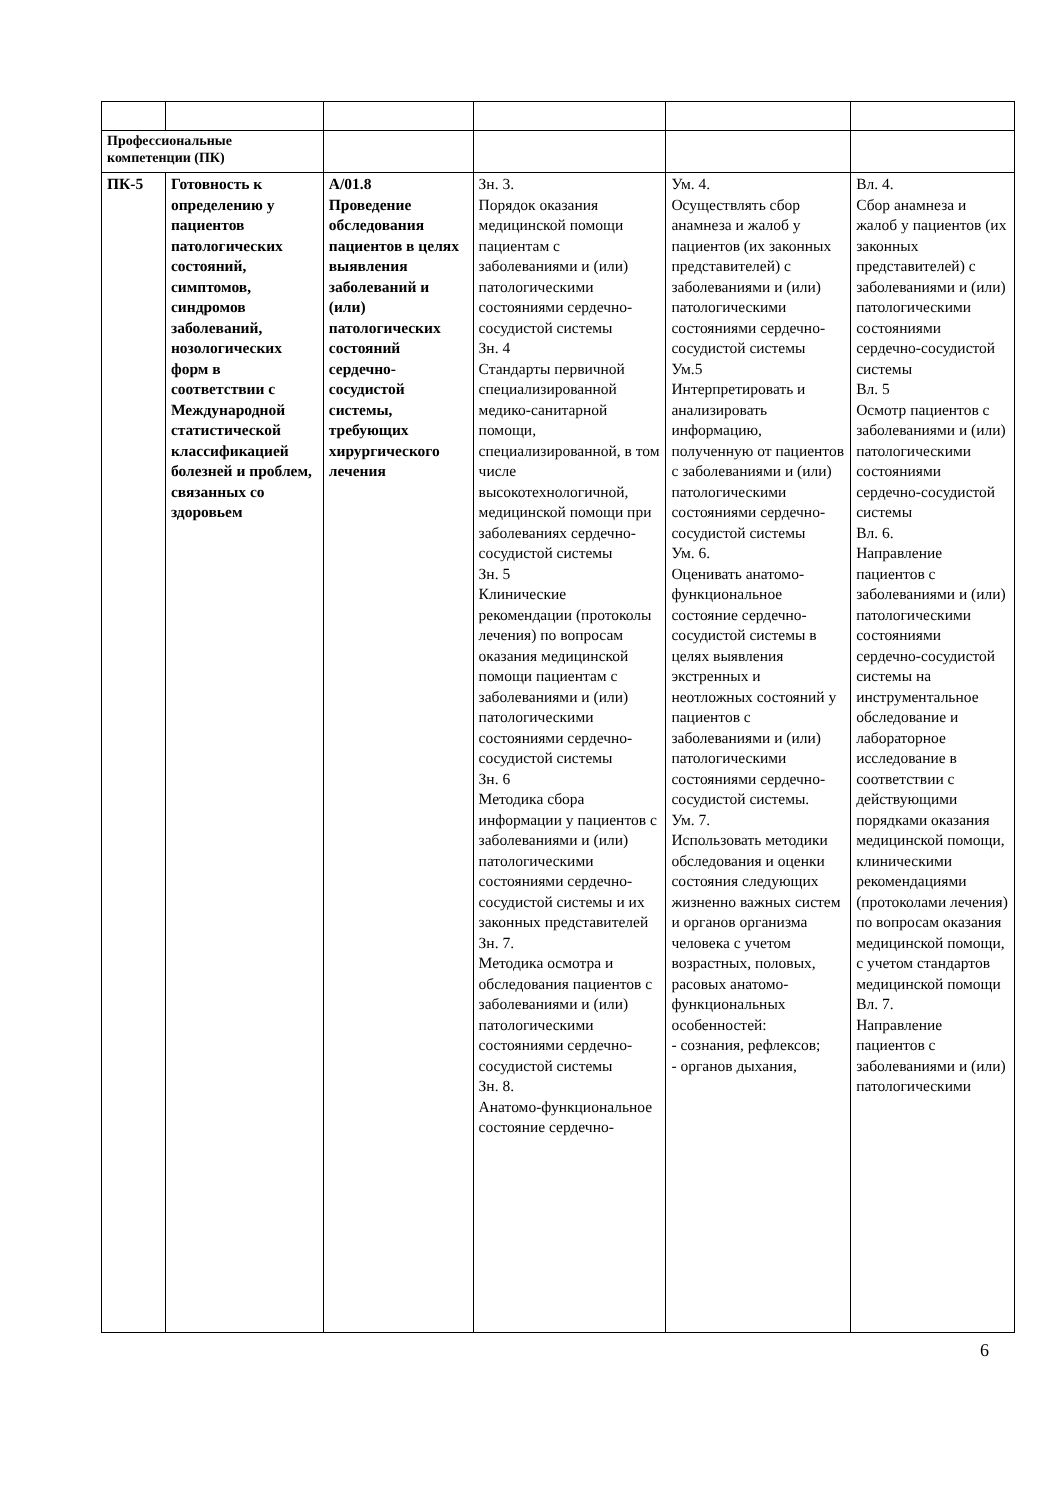| Профессиональные компетенции (ПК) | | | | | |
| ПК-5 | Готовность к определению у пациентов патологических состояний, симптомов, синдромов заболеваний, нозологических форм в соответствии с Международной статистической классификацией болезней и проблем, связанных со здоровьем | А/01.8 Проведение обследования пациентов в целях выявления заболеваний и (или) патологических состояний сердечно-сосудистой системы, требующих хирургического лечения | Зн. 3. Порядок оказания медицинской помощи пациентам с заболеваниями и (или) патологическими состояниями сердечно-сосудистой системы Зн. 4 Стандарты первичной специализированной медико-санитарной помощи, специализированной, в том числе высокотехнологичной, медицинской помощи при заболеваниях сердечно-сосудистой системы Зн. 5 Клинические рекомендации (протоколы лечения) по вопросам оказания медицинской помощи пациентам с заболеваниями и (или) патологическими состояниями сердечно-сосудистой системы Зн. 6 Методика сбора информации у пациентов с заболеваниями и (или) патологическими состояниями сердечно-сосудистой системы и их законных представителей Зн. 7. Методика осмотра и обследования пациентов с заболеваниями и (или) патологическими состояниями сердечно-сосудистой системы Зн. 8. Анатомо-функциональное состояние сердечно- | Ум. 4. Осуществлять сбор анамнеза и жалоб у пациентов (их законных представителей) с заболеваниями и (или) патологическими состояниями сердечно-сосудистой системы Ум.5 Интерпретировать и анализировать информацию, полученную от пациентов с заболеваниями и (или) патологическими состояниями сердечно-сосудистой системы Ум. 6. Оценивать анатомо-функциональное состояние сердечно-сосудистой системы в целях выявления экстренных и неотложных состояний у пациентов с заболеваниями и (или) патологическими состояниями сердечно-сосудистой системы. Ум. 7. Использовать методики обследования и оценки состояния следующих жизненно важных систем и органов организма человека с учетом возрастных, половых, расовых анатомо-функциональных особенностей: - сознания, рефлексов; - органов дыхания, | Вл. 4. Сбор анамнеза и жалоб у пациентов (их законных представителей) с заболеваниями и (или) патологическими состояниями сердечно-сосудистой системы Вл. 5 Осмотр пациентов с заболеваниями и (или) патологическими состояниями сердечно-сосудистой системы Вл. 6. Направление пациентов с заболеваниями и (или) патологическими состояниями сердечно-сосудистой системы на инструментальное обследование и лабораторное исследование в соответствии с действующими порядками оказания медицинской помощи, клиническими рекомендациями (протоколами лечения) по вопросам оказания медицинской помощи, с учетом стандартов медицинской помощи Вл. 7. Направление пациентов с заболеваниями и (или) патологическими |
6